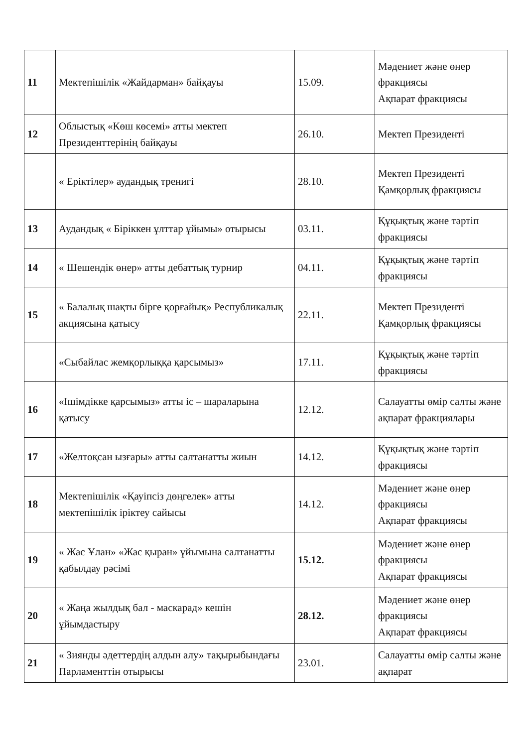| 11 | Мектепішілік «Жайдарман» байқауы | 15.09. | Мәдениет және өнер фракциясы Ақпарат фракциясы |
| 12 | Облыстық «Көш көсемі» атты мектеп Президенттерінің байқауы | 26.10. | Мектеп Президенті |
| | « Еріктілер» аудандық тренигі | 28.10. | Мектеп Президенті Қамқорлық фракциясы |
| 13 | Аудандық « Біріккен ұлттар ұйымы» отырысы | 03.11. | Құқықтық және тәртіп фракциясы |
| 14 | « Шешендік өнер» атты дебаттық турнир | 04.11. | Құқықтық және тәртіп фракциясы |
| 15 | « Балалық шақты бірге қорғайық» Республикалық акциясына қатысу | 22.11. | Мектеп Президенті Қамқорлық фракциясы |
| | «Сыбайлас жемқорлыққа қарсымыз» | 17.11. | Құқықтық және тәртіп фракциясы |
| 16 | «Ішімдікке қарсымыз» атты іс – шараларына қатысу | 12.12. | Салауатты өмір салты және ақпарат фракциялары |
| 17 | «Желтоқсан ызғары» атты салтанатты жиын | 14.12. | Құқықтық және тәртіп фракциясы |
| 18 | Мектепішілік «Қауіпсіз дөңгелек» атты мектепішілік іріктеу сайысы | 14.12. | Мәдениет және өнер фракциясы Ақпарат фракциясы |
| 19 | « Жас Ұлан» «Жас қыран» ұйымына салтанатты қабылдау рәсімі | 15.12. | Мәдениет және өнер фракциясы Ақпарат фракциясы |
| 20 | « Жаңа жылдық бал - маскарад» кешін ұйымдастыру | 28.12. | Мәдениет және өнер фракциясы Ақпарат фракциясы |
| 21 | « Зиянды әдеттердің алдын алу» тақырыбындағы Парламенттін отырысы | 23.01. | Салауатты өмір салты және ақпарат |